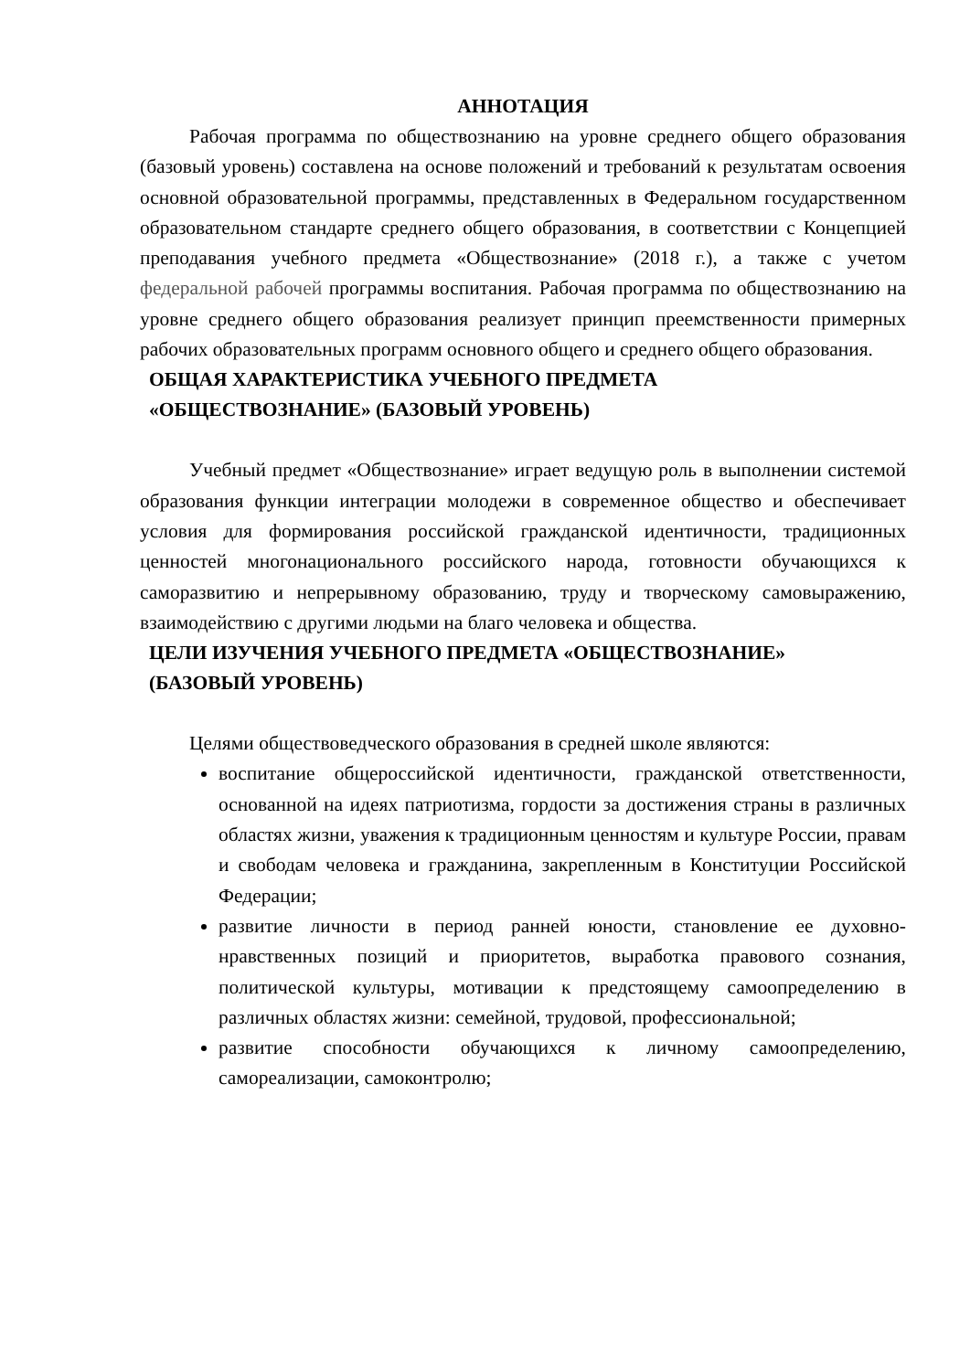АННОТАЦИЯ
Рабочая программа по обществознанию на уровне среднего общего образования (базовый уровень) составлена на основе положений и требований к результатам освоения основной образовательной программы, представленных в Федеральном государственном образовательном стандарте среднего общего образования, в соответствии с Концепцией преподавания учебного предмета «Обществознание» (2018 г.), а также с учетом федеральной рабочей программы воспитания. Рабочая программа по обществознанию на уровне среднего общего образования реализует принцип преемственности примерных рабочих образовательных программ основного общего и среднего общего образования.
ОБЩАЯ ХАРАКТЕРИСТИКА УЧЕБНОГО ПРЕДМЕТА
«ОБЩЕСТВОЗНАНИЕ» (БАЗОВЫЙ УРОВЕНЬ)
Учебный предмет «Обществознание» играет ведущую роль в выполнении системой образования функции интеграции молодежи в современное общество и обеспечивает условия для формирования российской гражданской идентичности, традиционных ценностей многонационального российского народа, готовности обучающихся к саморазвитию и непрерывному образованию, труду и творческому самовыражению, взаимодействию с другими людьми на благо человека и общества.
ЦЕЛИ ИЗУЧЕНИЯ УЧЕБНОГО ПРЕДМЕТА «ОБЩЕСТВОЗНАНИЕ»
(БАЗОВЫЙ УРОВЕНЬ)
Целями обществоведческого образования в средней школе являются:
воспитание общероссийской идентичности, гражданской ответственности, основанной на идеях патриотизма, гордости за достижения страны в различных областях жизни, уважения к традиционным ценностям и культуре России, правам и свободам человека и гражданина, закрепленным в Конституции Российской Федерации;
развитие личности в период ранней юности, становление ее духовно-нравственных позиций и приоритетов, выработка правового сознания, политической культуры, мотивации к предстоящему самоопределению в различных областях жизни: семейной, трудовой, профессиональной;
развитие способности обучающихся к личному самоопределению, самореализации, самоконтролю;